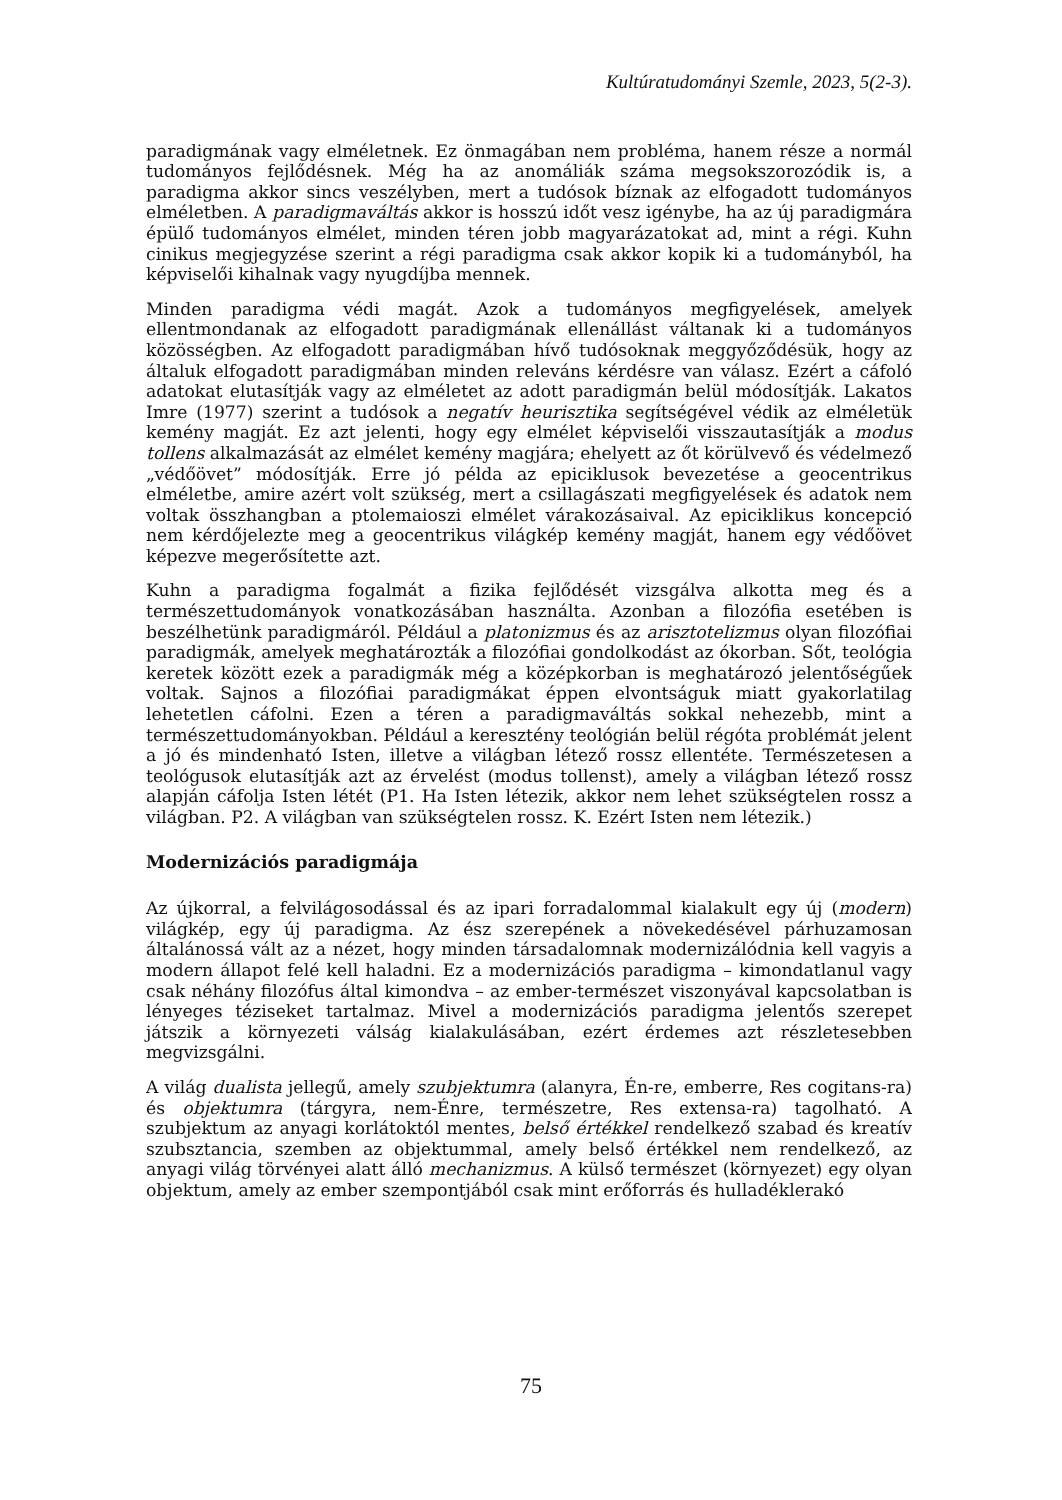Kultúratudományi Szemle, 2023, 5(2-3).
paradigmának vagy elméletnek. Ez önmagában nem probléma, hanem része a normál tudományos fejlődésnek. Még ha az anomáliák száma megsokszorozódik is, a paradigma akkor sincs veszélyben, mert a tudósok bíznak az elfogadott tudományos elméletben. A paradigmaváltás akkor is hosszú időt vesz igénybe, ha az új paradigmára épülő tudományos elmélet, minden téren jobb magyarázatokat ad, mint a régi. Kuhn cinikus megjegyzése szerint a régi paradigma csak akkor kopik ki a tudományból, ha képviselői kihalnak vagy nyugdíjba mennek.
Minden paradigma védi magát. Azok a tudományos megfigyelések, amelyek ellentmondanak az elfogadott paradigmának ellenállást váltanak ki a tudományos közösségben. Az elfogadott paradigmában hívő tudósoknak meggyőződésük, hogy az általuk elfogadott paradigmában minden releváns kérdésre van válasz. Ezért a cáfoló adatokat elutasítják vagy az elméletet az adott paradigmán belül módosítják. Lakatos Imre (1977) szerint a tudósok a negatív heurisztika segítségével védik az elméletük kemény magját. Ez azt jelenti, hogy egy elmélet képviselői visszautasítják a modus tollens alkalmazását az elmélet kemény magjára; ehelyett az őt körülvevő és védelmező „védőövet” módosítják. Erre jó példa az epiciklusok bevezetése a geocentrikus elméletbe, amire azért volt szükség, mert a csillagászati megfigyelések és adatok nem voltak összhangban a ptolemaioszi elmélet várakozásaival. Az epiciklikus koncepció nem kérdőjelezte meg a geocentrikus világkép kemény magját, hanem egy védőövet képezve megerősítette azt.
Kuhn a paradigma fogalmát a fizika fejlődését vizsgálva alkotta meg és a természettudományok vonatkozásában használta. Azonban a filozófia esetében is beszélhetünk paradigmáról. Például a platonizmus és az arisztotelizmus olyan filozófiai paradigmák, amelyek meghatározták a filozófiai gondolkodást az ókorban. Sőt, teológia keretek között ezek a paradigmák még a középkorban is meghatározó jelentőségűek voltak. Sajnos a filozófiai paradigmákat éppen elvontságuk miatt gyakorlatilag lehetetlen cáfolni. Ezen a téren a paradigmaváltás sokkal nehezebb, mint a természettudományokban. Például a keresztény teológián belül régóta problémát jelent a jó és mindenható Isten, illetve a világban létező rossz ellentéte. Természetesen a teológusok elutasítják azt az érvelést (modus tollenst), amely a világban létező rossz alapján cáfolja Isten létét (P1. Ha Isten létezik, akkor nem lehet szükségtelen rossz a világban. P2. A világban van szükségtelen rossz. K. Ezért Isten nem létezik.)
Modernizációs paradigmája
Az újkorral, a felvilágosodással és az ipari forradalommal kialakult egy új (modern) világkép, egy új paradigma. Az ész szerepének a növekedésével párhuzamosan általánossá vált az a nézet, hogy minden társadalomnak modernizálódnia kell vagyis a modern állapot felé kell haladni. Ez a modernizációs paradigma – kimondatlanul vagy csak néhány filozófus által kimondva – az ember-természet viszonyával kapcsolatban is lényeges téziseket tartalmaz. Mivel a modernizációs paradigma jelentős szerepet játszik a környezeti válság kialakulásában, ezért érdemes azt részletesebben megvizsgálni.
A világ dualista jellegű, amely szubjektumra (alanyra, Én-re, emberre, Res cogitans-ra) és objektumra (tárgyra, nem-Énre, természetre, Res extensa-ra) tagolható. A szubjektum az anyagi korlátoktól mentes, belső értékkel rendelkező szabad és kreatív szubsztancia, szemben az objektummal, amely belső értékkel nem rendelkező, az anyagi világ törvényei alatt álló mechanizmus. A külső természet (környezet) egy olyan objektum, amely az ember szempontjából csak mint erőforrás és hulladéklerakó
75